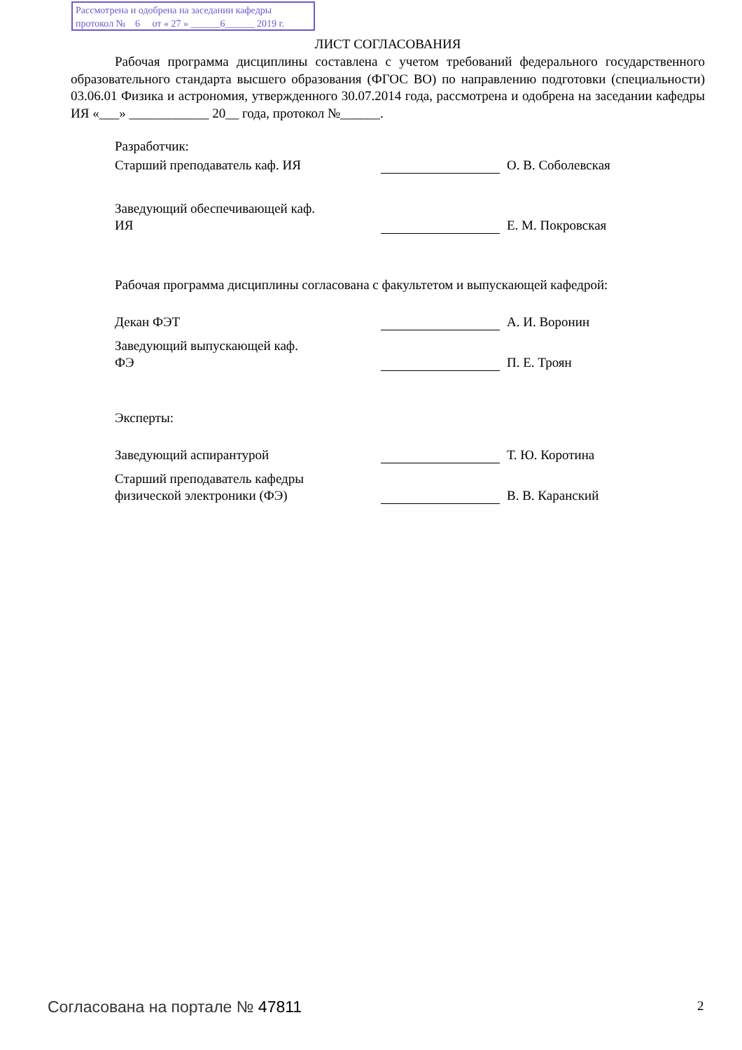Рассмотрена и одобрена на заседании кафедры
протокол № 6 от « 27 » ______6______ 2019 г.
ЛИСТ СОГЛАСОВАНИЯ
Рабочая программа дисциплины составлена с учетом требований федерального государственного образовательного стандарта высшего образования (ФГОС ВО) по направлению подготовки (специальности) 03.06.01 Физика и астрономия, утвержденного 30.07.2014 года, рассмотрена и одобрена на заседании кафедры ИЯ «___» ____________ 20__ года, протокол №______.
Разработчик:
Старший преподаватель каф. ИЯ
О. В. Соболевская
Заведующий обеспечивающей каф.
ИЯ
Е. М. Покровская
Рабочая программа дисциплины согласована с факультетом и выпускающей кафедрой:
Декан ФЭТ
А. И. Воронин
Заведующий выпускающей каф.
ФЭ
П. Е. Троян
Эксперты:
Заведующий аспирантурой
Т. Ю. Коротина
Старший преподаватель кафедры
физической электроники (ФЭ)
В. В. Каранский
Согласована на портале № 47811 2